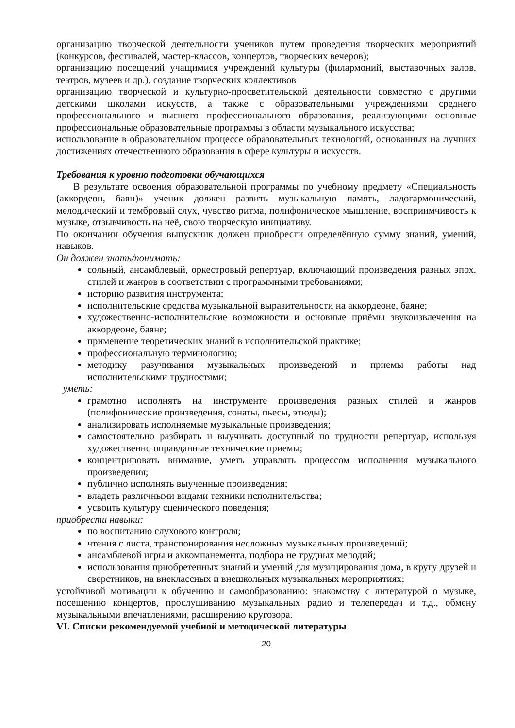организацию творческой деятельности учеников путем проведения творческих мероприятий (конкурсов, фестивалей, мастер-классов, концертов, творческих вечеров);
организацию посещений учащимися учреждений культуры (филармоний, выставочных залов, театров, музеев и др.), создание творческих коллективов
организацию творческой и культурно-просветительской деятельности совместно с другими детскими школами искусств, а также с образовательными учреждениями среднего профессионального и высшего профессионального образования, реализующими основные профессиональные образовательные программы в области музыкального искусства;
использование в образовательном процессе образовательных технологий, основанных на лучших достижениях отечественного образования в сфере культуры и искусств.
Требования к уровню подготовки обучающихся
В результате освоения образовательной программы по учебному предмету «Специальность (аккордеон, баян)» ученик должен развить музыкальную память, ладогармонический, мелодический и тембровый слух, чувство ритма, полифоническое мышление, восприимчивость к музыке, отзывчивость на неё, свою творческую инициативу.
По окончании обучения выпускник должен приобрести определённую сумму знаний, умений, навыков.
Он должен знать/понимать:
сольный, ансамблевый, оркестровый репертуар, включающий произведения разных эпох, стилей и жанров в соответствии с программными требованиями;
историю развития инструмента;
исполнительские средства музыкальной выразительности на аккордеоне, баяне;
художественно-исполнительские возможности и основные приёмы звукоизвлечения на аккордеоне, баяне;
применение теоретических знаний в исполнительской практике;
профессиональную терминологию;
методику разучивания музыкальных произведений и приемы работы над исполнительскими трудностями;
уметь:
грамотно исполнять на инструменте произведения разных стилей и жанров (полифонические произведения, сонаты, пьесы, этюды);
анализировать исполняемые музыкальные произведения;
самостоятельно разбирать и выучивать доступный по трудности репертуар, используя художественно оправданные технические приемы;
концентрировать внимание, уметь управлять процессом исполнения музыкального произведения;
публично исполнять выученные произведения;
владеть различными видами техники исполнительства;
усвоить культуру сценического поведения;
приобрести навыки:
по воспитанию слухового контроля;
чтения с листа, транспонирования несложных музыкальных произведений;
ансамблевой игры и аккомпанемента, подбора не трудных мелодий;
использования приобретенных знаний и умений для музицирования дома, в кругу друзей и сверстников, на внеклассных и внешкольных музыкальных мероприятиях;
устойчивой мотивации к обучению и самообразованию: знакомству с литературой о музыке, посещению концертов, прослушиванию музыкальных радио и телепередач и т.д., обмену музыкальными впечатлениями, расширению кругозора.
VI. Списки рекомендуемой учебной и методической литературы
20